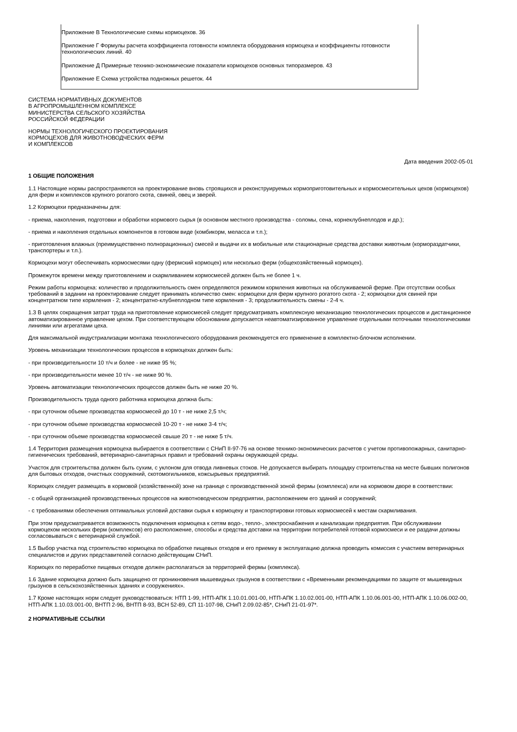Приложение В Технологические схемы кормоцехов. 36
Приложение Г Формулы расчета коэффициента готовности комплекта оборудования кормоцеха и коэффициенты готовности технологических линий. 40
Приложение Д Примерные технико-экономические показатели кормоцехов основных типоразмеров. 43
Приложение Е Схема устройства подножных решеток. 44
СИСТЕМА НОРМАТИВНЫХ ДОКУМЕНТОВ
В АГРОПРОМЫШЛЕННОМ КОМПЛЕКСЕ
МИНИСТЕРСТВА СЕЛЬСКОГО ХОЗЯЙСТВА
РОССИЙСКОЙ ФЕДЕРАЦИИ
НОРМЫ ТЕХНОЛОГИЧЕСКОГО ПРОЕКТИРОВАНИЯ
КОРМОЦЕХОВ ДЛЯ ЖИВОТНОВОДЧЕСКИХ ФЕРМ
И КОМПЛЕКСОВ
Дата введения 2002-05-01
1 ОБЩИЕ ПОЛОЖЕНИЯ
1.1 Настоящие нормы распространяются на проектирование вновь строящихся и реконструируемых кормоприготовительных и кормосмесительных цехов (кормоцехов) для ферм и комплексов крупного рогатого скота, свиней, овец и зверей.
1.2 Кормоцехи предназначены для:
- приема, накопления, подготовки и обработки кормового сырья (в основном местного производства - соломы, сена, корнеклубнеплодов и др.);
- приема и накопления отдельных компонентов в готовом виде (комбикорм, меласса и т.п.);
- приготовления влажных (преимущественно полнорационных) смесей и выдачи их в мобильные или стационарные средства доставки животным (кормораздатчики, транспортеры и т.п.).
Кормоцехи могут обеспечивать кормосмесями одну (фермский кормоцех) или несколько ферм (общехозяйственный кормоцех).
Промежуток времени между приготовлением и скармливанием кормосмесей должен быть не более 1 ч.
Режим работы кормоцеха: количество и продолжительность смен определяются режимом кормления животных на обслуживаемой ферме. При отсутствии особых требований в задании на проектирование следует принимать количество смен: кормоцехи для ферм крупного рогатого скота - 2; кормоцехи для свиней при концентратном типе кормления - 2; концентратно-клубнеплодном типе кормления - 3; продолжительность смены - 2-4 ч.
1.3 В целях сокращения затрат труда на приготовление кормосмесей следует предусматривать комплексную механизацию технологических процессов и дистанционное автоматизированное управление цехом. При соответствующем обосновании допускается неавтоматизированное управление отдельными поточными технологическими линиями или агрегатами цеха.
Для максимальной индустриализации монтажа технологического оборудования рекомендуется его применение в комплектно-блочном исполнении.
Уровень механизации технологических процессов в кормоцехах должен быть:
- при производительности 10 т/ч и более - не ниже 95 %;
- при производительности менее 10 т/ч - не ниже 90 %.
Уровень автоматизации технологических процессов должен быть не ниже 20 %.
Производительность труда одного работника кормоцеха должна быть:
- при суточном объеме производства кормосмесей до 10 т - не ниже 2,5 т/ч;
- при суточном объеме производства кормосмесей 10-20 т - не ниже 3-4 т/ч;
- при суточном объеме производства кормосмесей свыше 20 т - не ниже 5 т/ч.
1.4 Территория размещения кормоцеха выбирается в соответствии с СНиП II-97-76 на основе технико-экономических расчетов с учетом противопожарных, санитарно-гигиенических требований, ветеринарно-санитарных правил и требований охраны окружающей среды.
Участок для строительства должен быть сухим, с уклоном для отвода ливневых стоков. Не допускается выбирать площадку строительства на месте бывших полигонов для бытовых отходов, очистных сооружений, скотомогильников, кожсырьевых предприятий.
Кормоцех следует размещать в кормовой (хозяйственной) зоне на границе с производственной зоной фермы (комплекса) или на кормовом дворе в соответствии:
- с общей организацией производственных процессов на животноводческом предприятии, расположением его зданий и сооружений;
- с требованиями обеспечения оптимальных условий доставки сырья к кормоцеху и транспортировки готовых кормосмесей к местам скармливания.
При этом предусматривается возможность подключения кормоцеха к сетям водо-, тепло-, электроснабжения и канализации предприятия. При обслуживании кормоцехом нескольких ферм (комплексов) его расположение, способы и средства доставки на территории потребителей готовой кормосмеси и ее раздачи должны согласовываться с ветеринарной службой.
1.5 Выбор участка под строительство кормоцеха по обработке пищевых отходов и его приемку в эксплуатацию должна проводить комиссия с участием ветеринарных специалистов и других представителей согласно действующим СНиП.
Кормоцех по переработке пищевых отходов должен располагаться за территорией фермы (комплекса).
1.6 Здание кормоцеха должно быть защищено от проникновения мышевидных грызунов в соответствии с «Временными рекомендациями по защите от мышевидных грызунов в сельскохозяйственных зданиях и сооружениях».
1.7 Кроме настоящих норм следует руководствоваться: НТП 1-99, НТП-АПК 1.10.01.001-00, НТП-АПК 1.10.02.001-00, НТП-АПК 1.10.06.001-00, НТП-АПК 1.10.06.002-00, НТП-АПК 1.10.03.001-00, ВНТП 2-96, ВНТП 8-93, ВСН 52-89, СП 11-107-98, СНиП 2.09.02-85*, СНиП 21-01-97*.
2 НОРМАТИВНЫЕ ССЫЛКИ